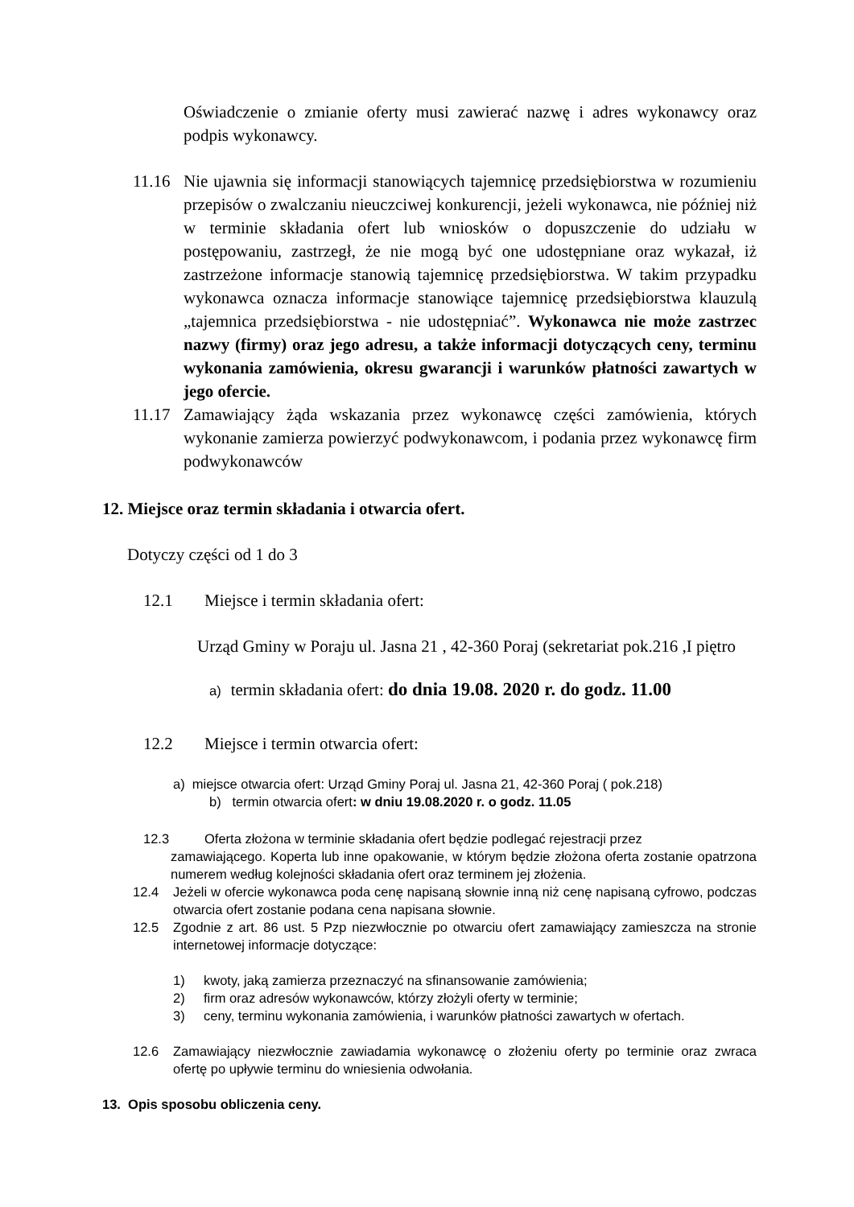Oświadczenie o zmianie oferty musi zawierać nazwę i adres wykonawcy oraz podpis wykonawcy.
11.16 Nie ujawnia się informacji stanowiących tajemnicę przedsiębiorstwa w rozumieniu przepisów o zwalczaniu nieuczciwej konkurencji, jeżeli wykonawca, nie później niż w terminie składania ofert lub wniosków o dopuszczenie do udziału w postępowaniu, zastrzegł, że nie mogą być one udostępniane oraz wykazał, iż zastrzeżone informacje stanowią tajemnicę przedsiębiorstwa. W takim przypadku wykonawca oznacza informacje stanowiące tajemnicę przedsiębiorstwa klauzulą „tajemnica przedsiębiorstwa - nie udostępniać”. Wykonawca nie może zastrzec nazwy (firmy) oraz jego adresu, a także informacji dotyczących ceny, terminu wykonania zamówienia, okresu gwarancji i warunków płatności zawartych w jego ofercie.
11.17 Zamawiający żąda wskazania przez wykonawcę części zamówienia, których wykonanie zamierza powierzyć podwykonawcom, i podania przez wykonawcę firm podwykonawców
12. Miejsce oraz termin składania i otwarcia ofert.
Dotyczy części od 1 do 3
12.1 Miejsce i termin składania ofert:
Urząd Gminy w Poraju ul. Jasna 21 , 42-360 Poraj (sekretariat pok.216 ,I piętro
a) termin składania ofert: do dnia 19.08. 2020 r. do godz. 11.00
12.2 Miejsce i termin otwarcia ofert:
a) miejsce otwarcia ofert: Urząd Gminy Poraj ul. Jasna 21, 42-360 Poraj ( pok.218)
b) termin otwarcia ofert: w dniu 19.08.2020 r. o godz. 11.05
12.3 Oferta złożona w terminie składania ofert będzie podlegać rejestracji przez
zamawiającego. Koperta lub inne opakowanie, w którym będzie złożona oferta zostanie opatrzona numerem według kolejności składania ofert oraz terminem jej złożenia.
12.4 Jeżeli w ofercie wykonawca poda cenę napisaną słownie inną niż cenę napisaną cyfrowo, podczas otwarcia ofert zostanie podana cena napisana słownie.
12.5 Zgodnie z art. 86 ust. 5 Pzp niezwłocznie po otwarciu ofert zamawiający zamieszcza na stronie internetowej informacje dotyczące:
1) kwoty, jaką zamierza przeznaczyć na sfinansowanie zamówienia;
2) firm oraz adresów wykonawców, którzy złożyli oferty w terminie;
3) ceny, terminu wykonania zamówienia, i warunków płatności zawartych w ofertach.
12.6 Zamawiający niezwłocznie zawiadamia wykonawcę o złożeniu oferty po terminie oraz zwraca ofertę po upływie terminu do wniesienia odwołania.
13. Opis sposobu obliczenia ceny.